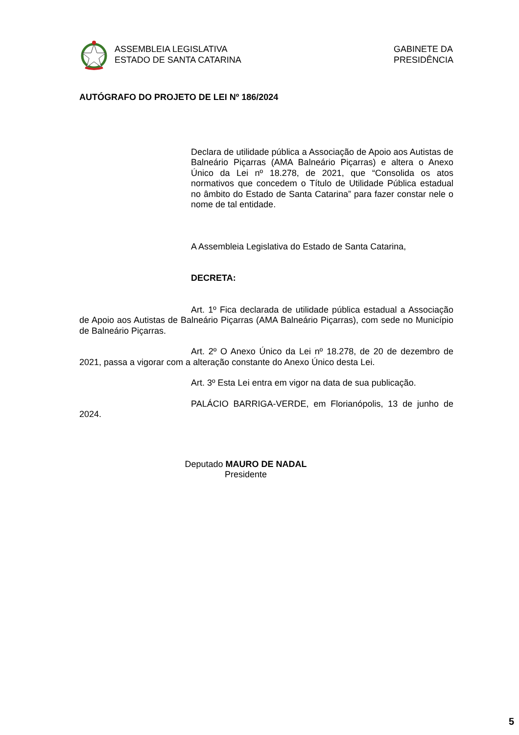ASSEMBLEIA LEGISLATIVA
ESTADO DE SANTA CATARINA
GABINETE DA
PRESIDÊNCIA
AUTÓGRAFO DO PROJETO DE LEI Nº 186/2024
Declara de utilidade pública a Associação de Apoio aos Autistas de Balneário Piçarras (AMA Balneário Piçarras) e altera o Anexo Único da Lei nº 18.278, de 2021, que “Consolida os atos normativos que concedem o Título de Utilidade Pública estadual no âmbito do Estado de Santa Catarina” para fazer constar nele o nome de tal entidade.
A Assembleia Legislativa do Estado de Santa Catarina,
DECRETA:
Art. 1º Fica declarada de utilidade pública estadual a Associação de Apoio aos Autistas de Balneário Piçarras (AMA Balneário Piçarras), com sede no Município de Balneário Piçarras.
Art. 2º O Anexo Único da Lei nº 18.278, de 20 de dezembro de 2021, passa a vigorar com a alteração constante do Anexo Único desta Lei.
Art. 3º Esta Lei entra em vigor na data de sua publicação.
PALÁCIO BARRIGA-VERDE, em Florianópolis, 13 de junho de 2024.
Deputado MAURO DE NADAL
Presidente
5